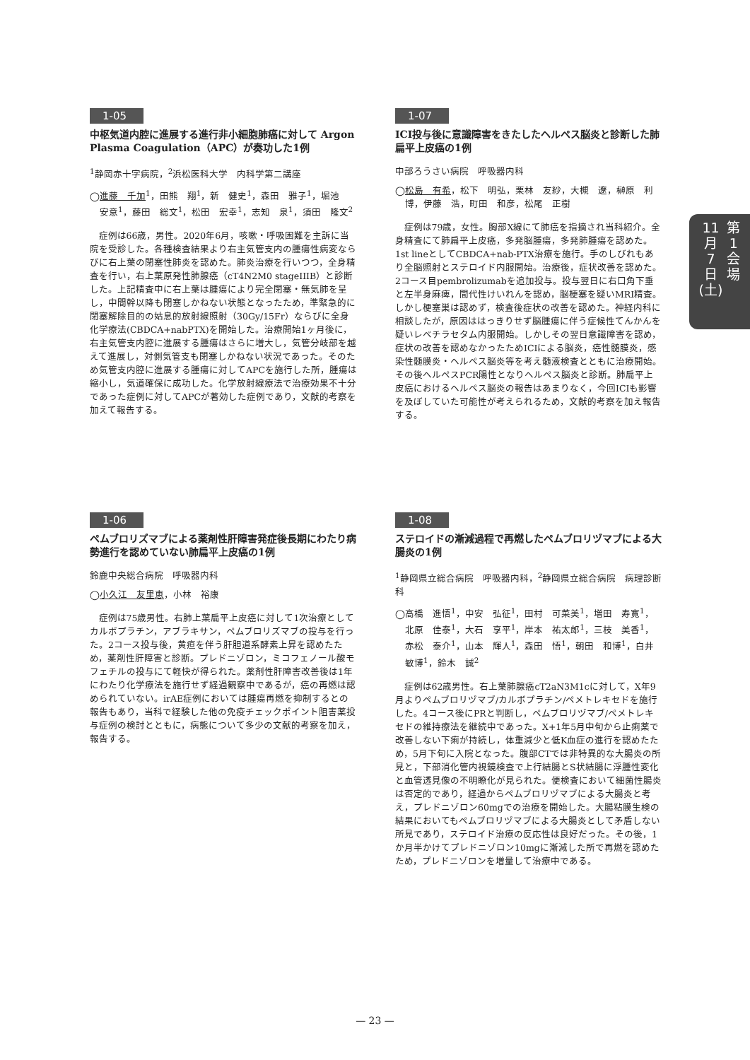11
月
7
日
(土)
第
1
会
場
1-05
中枢気道内腔に進展する進行非小細胞肺癌に対して Argon Plasma Coagulation（APC）が奏功した1例
<sup>1</sup> 静岡赤十字病院，<sup>2</sup>浜松医科大学　内科学第二講座
◯進藤　千加<sup>1</sup>，田熊　翔<sup>1</sup>，新　健史<sup>1</sup>，森田　雅子<sup>1</sup>，堀池　安意<sup>1</sup>，藤田　総文<sup>1</sup>，松田　宏幸<sup>1</sup>，志知　泉<sup>1</sup>，須田　隆文<sup>2</sup>
症例は66歳，男性。2020年6月，咳嗽・呼吸困難を主訴に当院を受診した。各種検査結果より右主気管支内の腫瘍性病変ならびに右上葉の閉塞性肺炎を認めた。肺炎治療を行いつつ，全身精査を行い，右上葉原発性肺腺癌（cT4N2M0 stageIIIB）と診断した。上記精査中に右上葉は腫瘍により完全閉塞・無気肺を呈し，中間幹以降も閉塞しかねない状態となったため，準緊急的に閉塞解除目的の姑息的放射線照射（30Gy/15Fr）ならびに全身化学療法(CBDCA+nabPTX)を開始した。治療開始1ヶ月後に，右主気管支内腔に進展する腫瘍はさらに増大し，気管分岐部を越えて進展し，対側気管支も閉塞しかねない状況であった。そのため気管支内腔に進展する腫瘍に対してAPCを施行した所，腫瘍は縮小し，気道確保に成功した。化学放射線療法で治療効果不十分であった症例に対してAPCが著効した症例であり，文献的考察を加えて報告する。
1-07
ICI投与後に意識障害をきたしたヘルペス脳炎と診断した肺扁平上皮癌の1例
中部ろうさい病院　呼吸器内科
◯松島　有希，松下　明弘，栗林　友紗，大槻　遼，榊原　利博，伊藤　浩，町田　和彦，松尾　正樹
症例は79歳，女性。胸部X線にて肺癌を指摘され当科紹介。全身精査にて肺扁平上皮癌，多発脳腫瘍，多発肺腫瘍を認めた。1st lineとしてCBDCA+nab-PTX治療を施行。手のしびれもあり全脳照射とステロイド内服開始。治療後，症状改善を認めた。2コース目pembrolizumabを追加投与。投与翌日に右口角下垂と左半身麻痺，間代性けいれんを認め，脳梗塞を疑いMRI精査。しかし梗塞巣は認めず，検査後症状の改善を認めた。神経内科に相談したが，原因ははっきりせず脳腫瘍に伴う症候性てんかんを疑いレベチラセタム内服開始。しかしその翌日意識障害を認め，症状の改善を認めなかったためICIによる脳炎，癌性髄膜炎，感染性髄膜炎・ヘルペス脳炎等を考え髄液検査とともに治療開始。その後ヘルペスPCR陽性となりヘルペス脳炎と診断。肺扁平上皮癌におけるヘルペス脳炎の報告はあまりなく，今回ICIも影響を及ぼしていた可能性が考えられるため，文献的考察を加え報告する。
1-06
ペムブロリズマブによる薬剤性肝障害発症後長期にわたり病勢進行を認めていない肺扁平上皮癌の1例
鈴鹿中央総合病院　呼吸器内科
◯小久江　友里恵，小林　裕康
症例は75歳男性。右肺上葉扁平上皮癌に対して1次治療としてカルボプラチン，アブラキサン，ペムブロリズマブの投与を行った。2コース投与後，黄疸を伴う肝胆道系酵素上昇を認めたため，薬剤性肝障害と診断。プレドニゾロン，ミコフェノール酸モフェチルの投与にて軽快が得られた。薬剤性肝障害改善後は1年にわたり化学療法を施行せず経過観察中であるが，癌の再燃は認められていない。irAE症例においては腫瘍再燃を抑制するとの報告もあり，当科で経験した他の免疫チェックポイント阻害薬投与症例の検討とともに，病態について多少の文献的考察を加え，報告する。
1-08
ステロイドの漸減過程で再燃したペムブロリヅマブによる大腸炎の1例
<sup>1</sup> 静岡県立総合病院　呼吸器内科，<sup>2</sup>静岡県立総合病院　病理診断科
◯高橋　進悟<sup>1</sup>，中安　弘征<sup>1</sup>，田村　可菜美<sup>1</sup>，増田　寿寛<sup>1</sup>，北原　佳泰<sup>1</sup>，大石　享平<sup>1</sup>，岸本　祐太郎<sup>1</sup>，三枝　美香<sup>1</sup>，赤松　泰介<sup>1</sup>，山本　輝人<sup>1</sup>，森田　悟<sup>1</sup>，朝田　和博<sup>1</sup>，白井　敏博<sup>1</sup>，鈴木　誠<sup>2</sup>
症例は62歳男性。右上葉肺腺癌cT2aN3M1cに対して，X年9月よりペムブロリヅマブ/カルボプラチン/ペメトレキセドを施行した。4コース後にPRと判断し，ペムブロリヅマブ/ペメトレキセドの維持療法を継続中であった。X+1年5月中旬から止痢薬で改善しない下痢が持続し，体重減少と低K血症の進行を認めたため，5月下旬に入院となった。腹部CTでは非特異的な大腸炎の所見と，下部消化管内視鏡検査で上行結腸とS状結腸に浮腫性変化と血管透見像の不明瞭化が見られた。便検査において細菌性腸炎は否定的であり，経過からペムブロリヅマブによる大腸炎と考え，プレドニゾロン60mgでの治療を開始した。大腸粘膜生検の結果においてもペムブロリヅマブによる大腸炎として矛盾しない所見であり，ステロイド治療の反応性は良好だった。その後，1か月半かけてプレドニゾロン10mgに漸減した所で再燃を認めたため，プレドニゾロンを増量して治療中である。
— 23 —